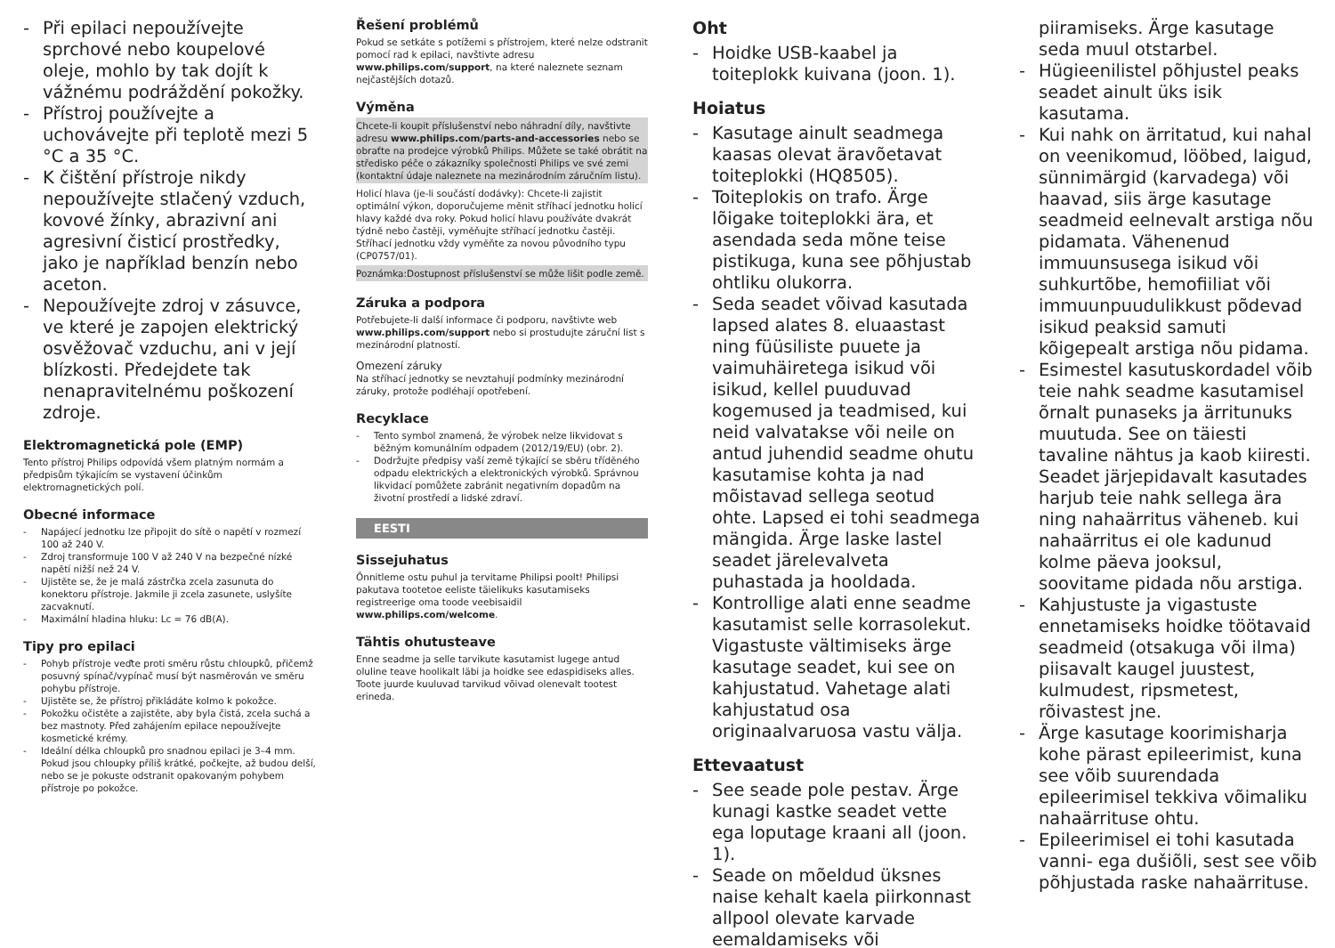- Při epilaci nepoužívejte sprchové nebo koupelové oleje, mohlo by tak dojít k vážnému podráždění pokožky.
- Přístroj používejte a uchovávejte při teplotě mezi 5 °C a 35 °C.
- K čištění přístroje nikdy nepoužívejte stlačený vzduch, kovové žínky, abrazivní ani agresivní čisticí prostředky, jako je například benzín nebo aceton.
- Nepoužívejte zdroj v zásuvce, ve které je zapojen elektrický osvěžovač vzduchu, ani v její blízkosti. Předejdete tak nenapravitelnému poškození zdroje.
Elektromagnetická pole (EMP)
Tento přístroj Philips odpovídá všem platným normám a předpisům týkajícím se vystavení účinkům elektromagnetických polí.
Obecné informace
- Napájecí jednotku lze připojit do sítě o napětí v rozmezí 100 až 240 V.
- Zdroj transformuje 100 V až 240 V na bezpečné nízké napětí nižší než 24 V.
- Ujistěte se, že je malá zástrčka zcela zasunuta do konektoru přístroje. Jakmile ji zcela zasunete, uslyšíte zacvaknutí.
- Maximální hladina hluku: Lc = 76 dB(A).
Tipy pro epilaci
- Pohyb přístroje veďte proti směru růstu chloupků, přičemž posuvný spínač/vypínač musí být nasměrován ve směru pohybu přístroje.
- Ujistěte se, že přístroj přikládáte kolmo k pokožce.
- Pokožku očistěte a zajistěte, aby byla čistá, zcela suchá a bez mastnoty. Před zahájením epilace nepoužívejte kosmetické krémy.
- Ideální délka chloupků pro snadnou epilaci je 3–4 mm. Pokud jsou chloupky příliš krátké, počkejte, až budou delší, nebo se je pokuste odstranit opakovaným pohybem přístroje po pokožce.
Řešení problémů
Pokud se setkáte s potížemi s přístrojem, které nelze odstranit pomocí rad k epilaci, navštivte adresu www.philips.com/support, na které naleznete seznam nejčastějších dotazů.
Výměna
Chcete-li koupit příslušenství nebo náhradní díly, navštivte adresu www.philips.com/parts-and-accessories nebo se obraťte na prodejce výrobků Philips. Můžete se také obrátit na středisko péče o zákazníky společnosti Philips ve své zemi (kontaktní údaje naleznete na mezinárodním záručním listu).
Holicí hlava (je-li součástí dodávky): Chcete-li zajistit optimální výkon, doporučujeme měnit stříhací jednotku holicí hlavy každé dva roky. Pokud holicí hlavu používáte dvakrát týdně nebo častěji, vyměňujte stříhací jednotku častěji. Stříhací jednotku vždy vyměňte za novou původního typu (CP0757/01).
Poznámka:Dostupnost příslušenství se může lišit podle země.
Záruka a podpora
Potřebujete-li další informace či podporu, navštivte web www.philips.com/support nebo si prostudujte záruční list s mezinárodní platností.
Omezení záruky
Na stříhací jednotky se nevztahují podmínky mezinárodní záruky, protože podléhají opotřebení.
Recyklace
- Tento symbol znamená, že výrobek nelze likvidovat s běžným komunálním odpadem (2012/19/EU) (obr. 2).
- Dodržujte předpisy vaší země týkající se sběru tříděného odpadu elektrických a elektronických výrobků. Správnou likvidací pomůžete zabránit negativním dopadům na životní prostředí a lidské zdraví.
EESTI
Sissejuhatus
Õnnitleme ostu puhul ja tervitame Philipsi poolt! Philipsi pakutava tootetoe eeliste täielikuks kasutamiseks registreerige oma toode veebisaidil www.philips.com/welcome.
Tähtis ohutusteave
Enne seadme ja selle tarvikute kasutamist lugege antud oluline teave hoolikalt läbi ja hoidke see edaspidiseks alles. Toote juurde kuuluvad tarvikud võivad olenevalt tootest erineda.
Oht
- Hoidke USB-kaabel ja toiteplokk kuivana (joon. 1).
Hoiatus
- Kasutage ainult seadmega kaasas olevat äravõetavat toiteplokki (HQ8505).
- Toiteplokis on trafo. Ärge lõigake toiteplokki ära, et asendada seda mõne teise pistikuga, kuna see põhjustab ohtliku olukorra.
- Seda seadet võivad kasutada lapsed alates 8. eluaastast ning füüsiliste puuete ja vaimuhäiretega isikud või isikud, kellel puuduvad kogemused ja teadmised, kui neid valvatakse või neile on antud juhendid seadme ohutu kasutamise kohta ja nad mõistavad sellega seotud ohte. Lapsed ei tohi seadmega mängida. Ärge laske lastel seadet järelevalveta puhastada ja hooldada.
- Kontrollige alati enne seadme kasutamist selle korrasolekut. Vigastuste vältimiseks ärge kasutage seadet, kui see on kahjustatud. Vahetage alati kahjustatud osa originaalvaruosa vastu välja.
Ettevaatust
- See seade pole pestav. Ärge kunagi kastke seadet vette ega loputage kraani all (joon. 1).
- Seade on mõeldud üksnes naise kehalt kaela piirkonnast allpool olevate karvade eemaldamiseks või
piiramiseks. Ärge kasutage seda muul otstarbel.
- Hügieenilistel põhjustel peaks seadet ainult üks isik kasutama.
- Kui nahk on ärritatud, kui nahal on veenikomud, lööbed, laigud, sünnimärgid (karvadega) või haavad, siis ärge kasutage seadmeid eelnevalt arstiga nõu pidamata. Vähenenud immuunsusega isikud või suhkurtõbe, hemofiiliat või immuunpuudulikkust põdevad isikud peaksid samuti kõigepealt arstiga nõu pidama.
- Esimestel kasutuskordadel võib teie nahk seadme kasutamisel õrnalt punaseks ja ärritunuks muutuda. See on täiesti tavaline nähtus ja kaob kiiresti. Seadet järjepidavalt kasutades harjub teie nahk sellega ära ning nahaärritus väheneb. kui nahaärritus ei ole kadunud kolme päeva jooksul, soovitame pidada nõu arstiga.
- Kahjustuste ja vigastuste ennetamiseks hoidke töötavaid seadmeid (otsakuga või ilma) piisavalt kaugel juustest, kulmudest, ripsmetest, rõivastest jne.
- Ärge kasutage koorimisharja kohe pärast epileerimist, kuna see võib suurendada epileerimisel tekkiva võimaliku nahaärrituse ohtu.
- Epileerimisel ei tohi kasutada vanni- ega dušiõli, sest see võib põhjustada raske nahaärrituse.